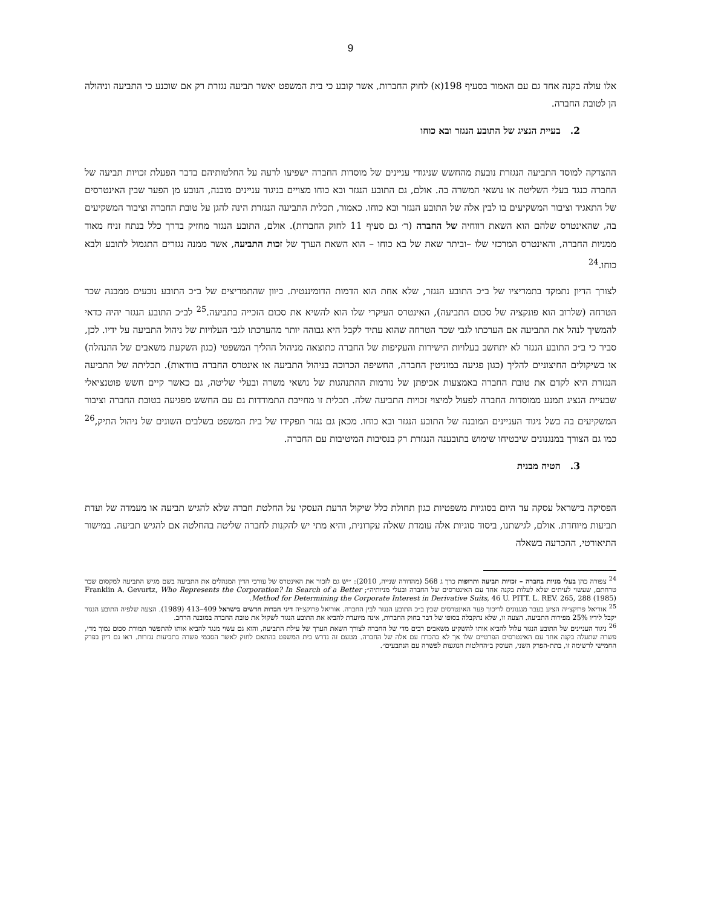9
אלו עולה בקנה אחד גם עם האמור בסעיף 198(א) לחוק החברות, אשר קובע כי בית המשפט יאשר תביעה נגזרת רק אם שוכנע כי התביעה וניהולה הן לטובת החברה.
2. בעיית הנציג של התובע הנגזר ובא כוחו
ההצדקה למוסד התביעה הנגזרת נובעת מהחשש שניגודי עניינים של מוסדות החברה ישפיעו לרעה על החלטותיהם בדבר הפעלת זכויות תביעה של החברה כנגד בעלי השליטה או נושאי המשרה בה. אולם, גם התובע הנגזר ובא כוחו מצויים בניגוד עניינים מובנה, הנובע מן הפער שבין האינטרסים של התאגיד וציבור המשקיעים בו לבין אלה של התובע הנגזר ובא כוחו. כאמור, תכלית התביעה הנגזרת הינה להגן על טובת החברה וציבור המשקיעים בה, שהאינטרס שלהם הוא השאת רווחיה של החברה (ר׳ גם סעיף 11 לחוק החברות). אולם, התובע הנגזר מחזיק בדרך כלל בנתח זניח מאוד ממניות החברה, והאינטרס המרכזי שלו –וביתר שאת של בא כוחו – הוא השאת הערך של זכות התביעה, אשר ממנה נגזרים התגמול לתובע ולבא כוחו.<sup>24</sup>
לצורך הדיון נתמקד בתמריציו של ב״כ התובע הנגזר, שלא אחת הוא הדמות הדומיננטית. כיוון שהתמריצים של ב״כ התובע נובעים ממבנה שכר הטרחה (שלרוב הוא פונקציה של סכום התביעה), האינטרס העיקרי שלו הוא להשיא את סכום הזכייה בתביעה.<sup>25</sup> לב״כ התובע הנגזר יהיה כדאי להמשיך לנהל את התביעה אם הערכתו לגבי שכר הטרחה שהוא עתיד לקבל היא גבוהה יותר מהערכתו לגבי העלויות של ניהול התביעה על ידיו. לכן, סביר כי ב״כ התובע הנגזר לא יתחשב בעלויות הישירות והעקיפות של החברה כתוצאה מניהול ההליך המשפטי (כגון השקעת משאבים של ההנהלה) או בשיקולים החיצוניים להליך (כגון פגיעה במוניטין החברה, החשיפה הכרוכה בניהול התביעה או אינטרס החברה בוודאות). תכליתה של התביעה הנגזרת היא לקדם את טובת החברה באמצעות אכיפתן של נורמות ההתנהגות של נושאי משרה ובעלי שליטה, גם כאשר קיים חשש פוטנציאלי שבעיית הנציג תמנע ממוסדות החברה לפעול למיצוי זכויות התביעה שלה. תכלית זו מחייבת התמודדות גם עם החשש מפגיעה בטובת החברה וציבור המשקיעים בה בשל ניגוד העניינים המובנה של התובע הנגזר ובא כוחו. מכאן גם נגזר תפקידו של בית המשפט בשלבים השונים של ניהול התיק,<sup>26</sup> כמו גם הצורך במנגנונים שיבטיחו שימוש בתובענה הנגזרת רק בנסיבות המיטיבות עם החברה.
3. הטיה מבנית
הפסיקה בישראל עסקה עד היום בסוגיות משפטיות כגון תחולת כלל שיקול הדעת העסקי על החלטת חברה שלא להגיש תביעה או מעמדה של ועדת תביעות מיוחדת. אולם, לגישתנו, ביסוד סוגיות אלה עומדת שאלה עקרונית, והיא מתי יש להקנות לחברה שליטה בהחלטה אם להגיש תביעה. במישור התיאורטי, ההכרעה בשאלה
<sup>24</sup> צפורה כהן בעלי מניות בחברה – זכויות תביעה ותרופות כרך ג 568 (מהדורה שנייה, 2010): ״יש גם לזכור את האינטרס של עורכי הדין המנהלים את התביעה בשם מגיש התביעה למקסום שכר טרחתם, שעשוי לעיתים שלא לעלות בקנה אחד עם האינטרסים של החברה ובעלי מניותיה״; Franklin A. Gevurtz, Who Represents the Corporation? In Search of a Better Method for Determining the Corporate Interest in Derivative Suits, 46 U. PITT. L. REV. 265, 288 (1985).
<sup>25</sup> אוריאל פרוקצ׳יה הציע בעבר מנגנונים לריכוך פער האינטרסים שבין ב״כ התובע הנגזר לבין החברה. אוריאל פרוקצ׳יה דיני חברות חדשים בישראל 409–413 (1989). הצעה שלפיה התובע הנגזר יקבל לידיו 25% מפירות התביעה. הצעה זו, שלא נתקבלה בסופו של דבר בחוק החברות, אינה מיועדת להביא את התובע הנגזר לשקול את טובת החברה במובנה הרחב.
<sup>26</sup> ניגוד העניינים של התובע הנגזר עלול להביא אותו להשקיע משאבים רבים מדי של החברה לצורך השאת הערך של עילת התביעה, והוא גם עשוי מנגד להביא אותו להתפשר תמורת סכום נמוך מדי, פשרה שתעלה בקנה אחד עם האינטרסים הפרטיים שלו אך לא בהכרח עם אלה של החברה. מטעם זה נדרש בית המשפט בהתאם לחוק לאשר הסכמי פשרה בתביעות נגזרות. ראו גם דיון בפרק החמישי לרשימה זו, בתת-הפרק השני, העוסק ב״החלטות הנוגעות לפשרה עם הנתבעים״.